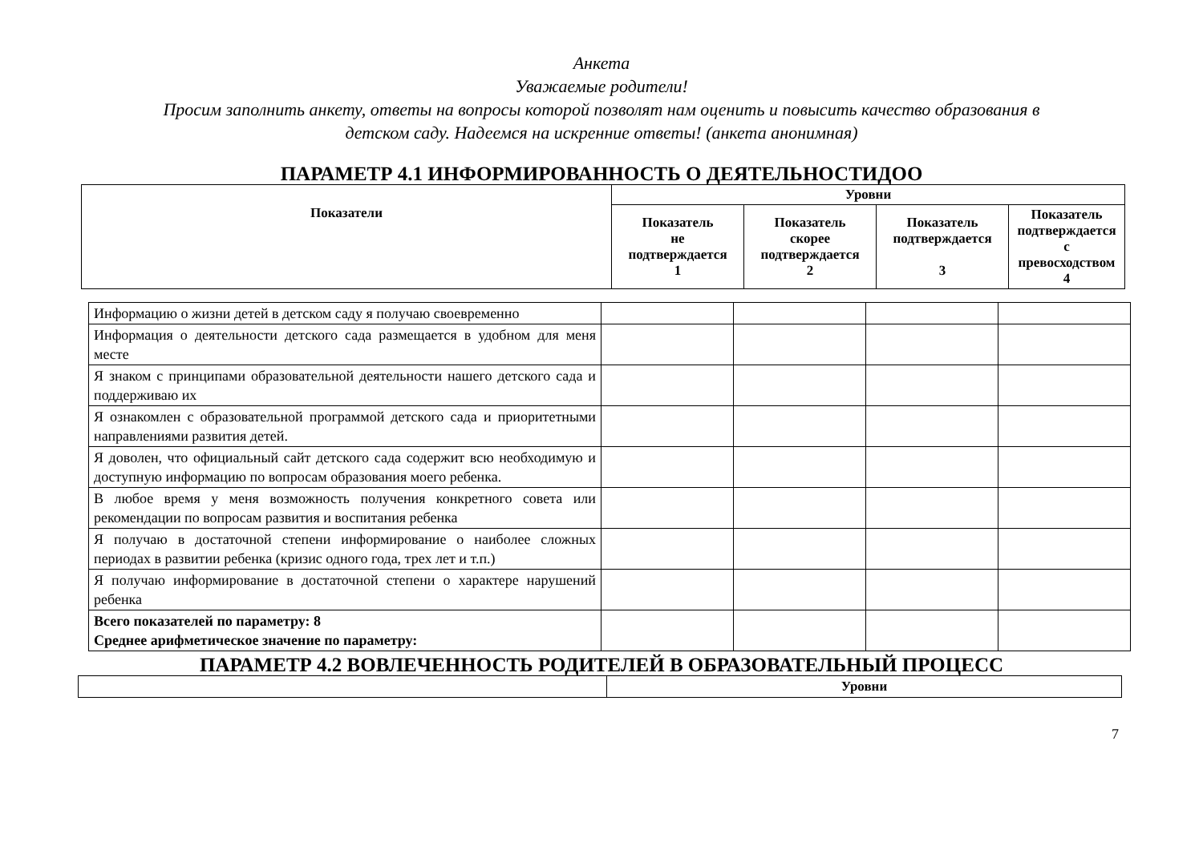Анкета
Уважаемые родители!
Просим заполнить анкету, ответы на вопросы которой позволят нам оценить и повысить качество образования в
детском саду. Надеемся на искренние ответы! (анкета анонимная)
ПАРАМЕТР 4.1 ИНФОРМИРОВАННОСТЬ О ДЕЯТЕЛЬНОСТИДОО
| Показатели | Уровни | | | |
| --- | --- | --- | --- | --- |
| | Показатель не подтверждается 1 | Показатель скорее подтверждается 2 | Показатель подтверждается 3 | Показатель подтверждается с превосходством 4 |
| Информацию о жизни детей в детском саду я получаю своевременно | | | | |
| Информация о деятельности детского сада размещается в удобном для меня месте | | | | |
| Я знаком с принципами образовательной деятельности нашего детского сада и поддерживаю их | | | | |
| Я ознакомлен с образовательной программой детского сада и приоритетными направлениями развития детей. | | | | |
| Я доволен, что официальный сайт детского сада содержит всю необходимую и доступную информацию по вопросам образования моего ребенка. | | | | |
| В любое время у меня возможность получения конкретного совета или рекомендации по вопросам развития и воспитания ребенка | | | | |
| Я получаю в достаточной степени информирование о наиболее сложных периодах в развитии ребенка (кризис одного года, трех лет и т.п.) | | | | |
| Я получаю информирование в достаточной степени о характере нарушений ребенка | | | | |
| Всего показателей по параметру: 8 Среднее арифметическое значение по параметру: | | | | |
ПАРАМЕТР 4.2 ВОВЛЕЧЕННОСТЬ РОДИТЕЛЕЙ В ОБРАЗОВАТЕЛЬНЫЙ ПРОЦЕСС
| | Уровни |
7